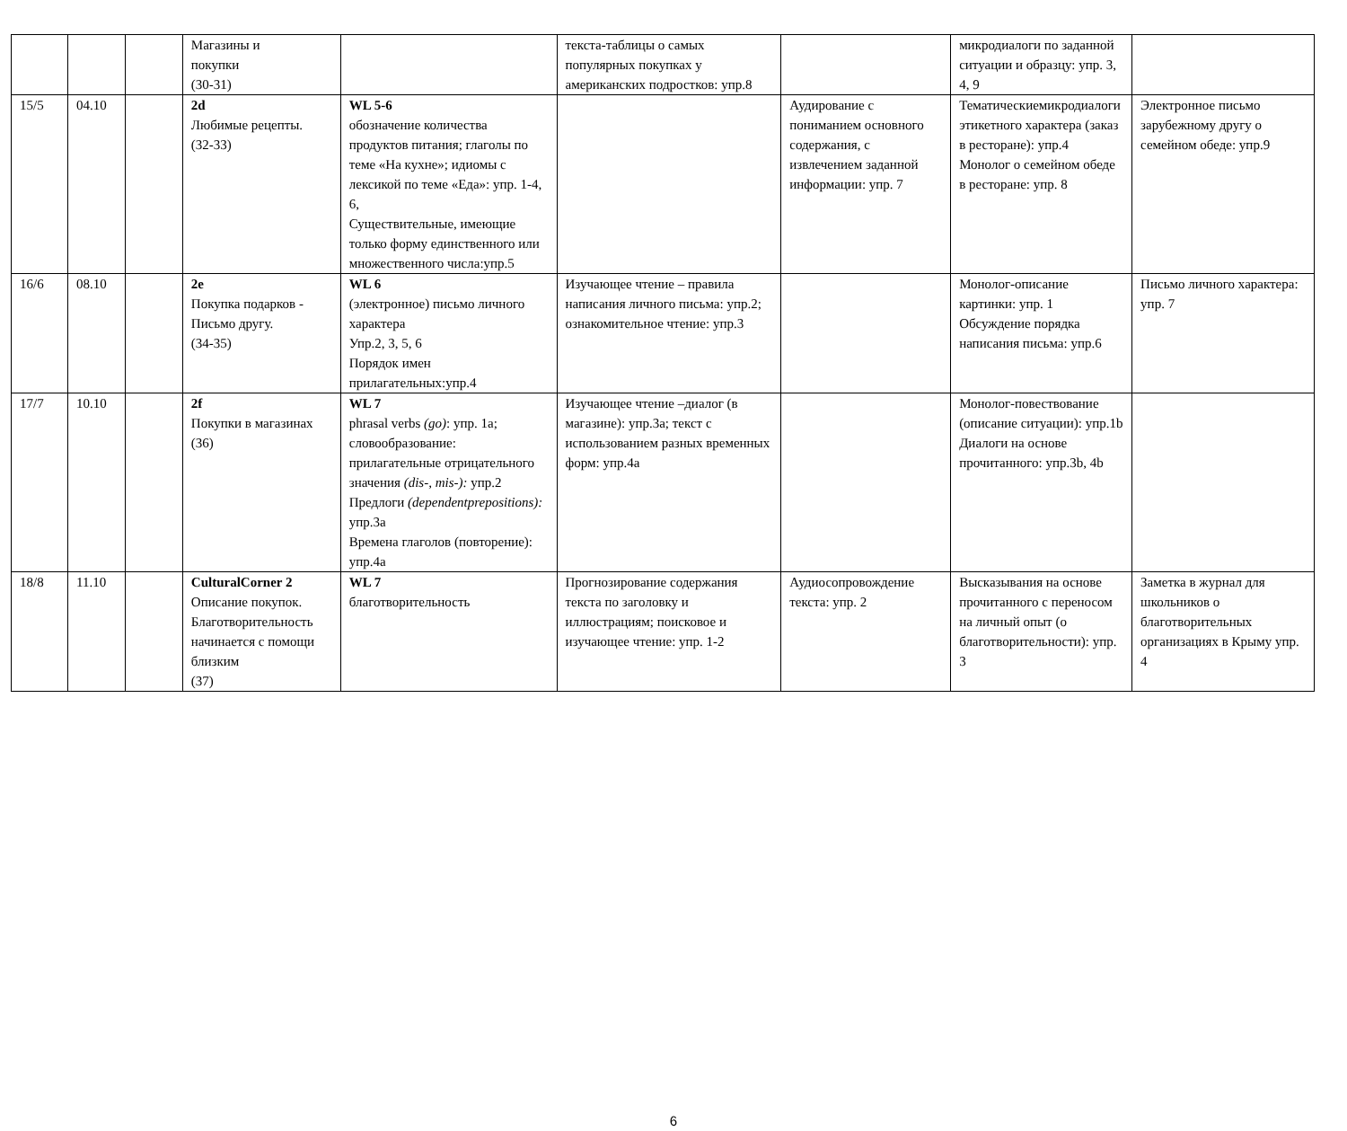| | | | Магазины и покупки (30-31) | | текста-таблицы о самых популярных покупках у американских подростков: упр.8 | | микродиалоги по заданной ситуации и образцу: упр. 3, 4, 9 | |
| 15/5 | 04.10 | | 2d Любимые рецепты. (32-33) | WL 5-6 обозначение количества продуктов питания; глаголы по теме «На кухне»; идиомы с лексикой по теме «Еда»: упр. 1-4, 6, Существительные, имеющие только форму единственного или множественного числа:упр.5 | | Аудирование с пониманием основного содержания, с извлечением заданной информации: упр. 7 | Тематическиемикродиалоги этикетного характера (заказ в ресторане): упр.4 Монолог о семейном обеде в ресторане: упр. 8 | Электронное письмо зарубежному другу о семейном обеде: упр.9 |
| 16/6 | 08.10 | | 2e Покупка подарков - Письмо другу. (34-35) | WL 6 (электронное) письмо личного характера Упр.2, 3, 5, 6 Порядок имен прилагательных:упр.4 | Изучающее чтение – правила написания личного письма: упр.2; ознакомительное чтение: упр.3 | | Монолог-описание картинки: упр. 1 Обсуждение порядка написания письма: упр.6 | Письмо личного характера: упр. 7 |
| 17/7 | 10.10 | | 2f Покупки в магазинах (36) | WL 7 phrasal verbs (go) : упр. 1a; словообразование: прилагательные отрицательного значения (dis-, mis-): упр.2 Предлоги (dependentprepositions): упр.3a Времена глаголов (повторение): упр.4a | Изучающее чтение –диалог (в магазине): упр.3a; текст с использованием разных временных форм: упр.4a | | Монолог-повествование (описание ситуации): упр.1b Диалоги на основе прочитанного: упр.3b, 4b | |
| 18/8 | 11.10 | | CulturalCorner 2 Описание покупок. Благотворительность начинается с помощи близким (37) | WL 7 благотворительность | Прогнозирование содержания текста по заголовку и иллюстрациям; поисковое и изучающее чтение: упр. 1-2 | Аудиосопровождение текста: упр. 2 | Высказывания на основе прочитанного с переносом на личный опыт (о благотворительности): упр. 3 | Заметка в журнал для школьников о благотворительных организациях в Крыму упр. 4 |
6